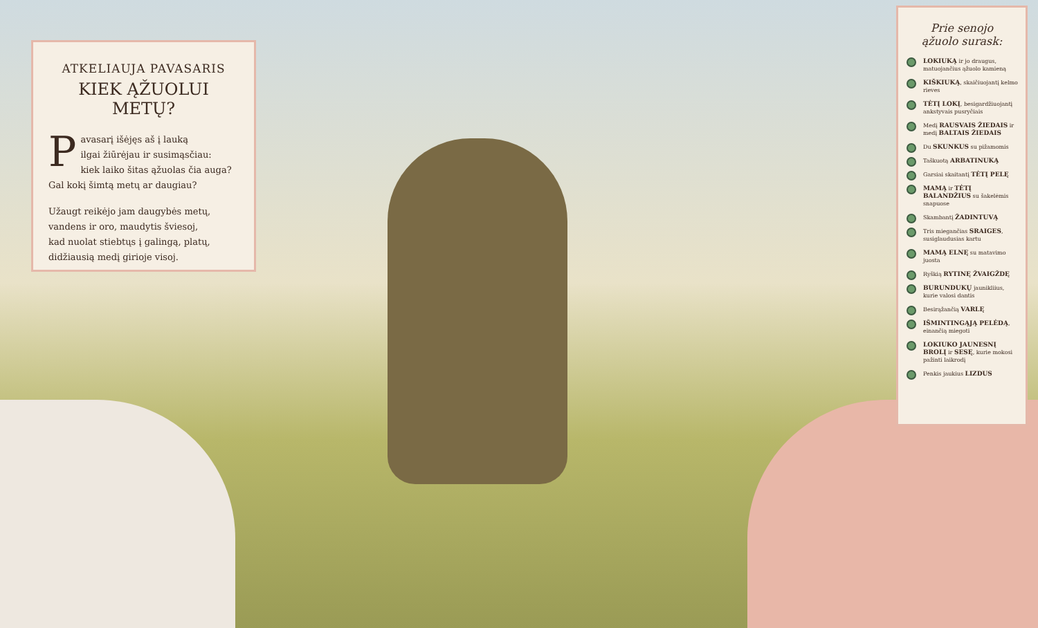ATKELIAUJA PAVASARIS
KIEK ĄŽUOLUI METŲ?
Pavasarį išėjęs aš į lauką
ilgai žiūrėjau ir susimąsčiau:
kiek laiko šitas ąžuolas čia auga?
Gal kokį šimtą metų ar daugiau?
Užaugt reikėjo jam daugybės metų,
vandens ir oro, maudytis šviesoj,
kad nuolat stiebtųs į galingą, platų,
didžiausią medį girioje visoj.
Prie senojo
ąžuolo surask:
LOKIUKĄ ir jo draugus, matuojančius ąžuolo kamieną
KIŠKIUKĄ, skaičiuojantį kelmo rieves
TĖTĮ LOKĮ, besigardžiuojantį ankstyvais pusryčiais
Medį RAUSVAIS ŽIEDAIS ir medį BALTAIS ŽIEDAIS
Du SKUNKUS su pižamomis
Taškuotą ARBATINUKĄ
Garsiai skaitantį TĖTĮ PELĘ
MAMĄ ir TĖTĮ BALANDŽIUS su šakelėmis snapuose
Skambantį ŽADINTUVĄ
Tris miegančias SRAIGES, susiglaudusias kartu
MAMĄ ELNĘ su matavimo juosta
Ryškią RYTINĘ ŽVAIGŽDĘ
BURUNDUKŲ jaunikliius, kurie valosi dantis
Besirąžančią VARLĘ
IŠMINTINGĄJĄ PELĖDĄ, einančią miegoti
LOKIUKO JAUNESNĮ BROLĮ ir SESĘ, kurie mokosi pažinti laikrodį
Penkis jaukius LIZDUS